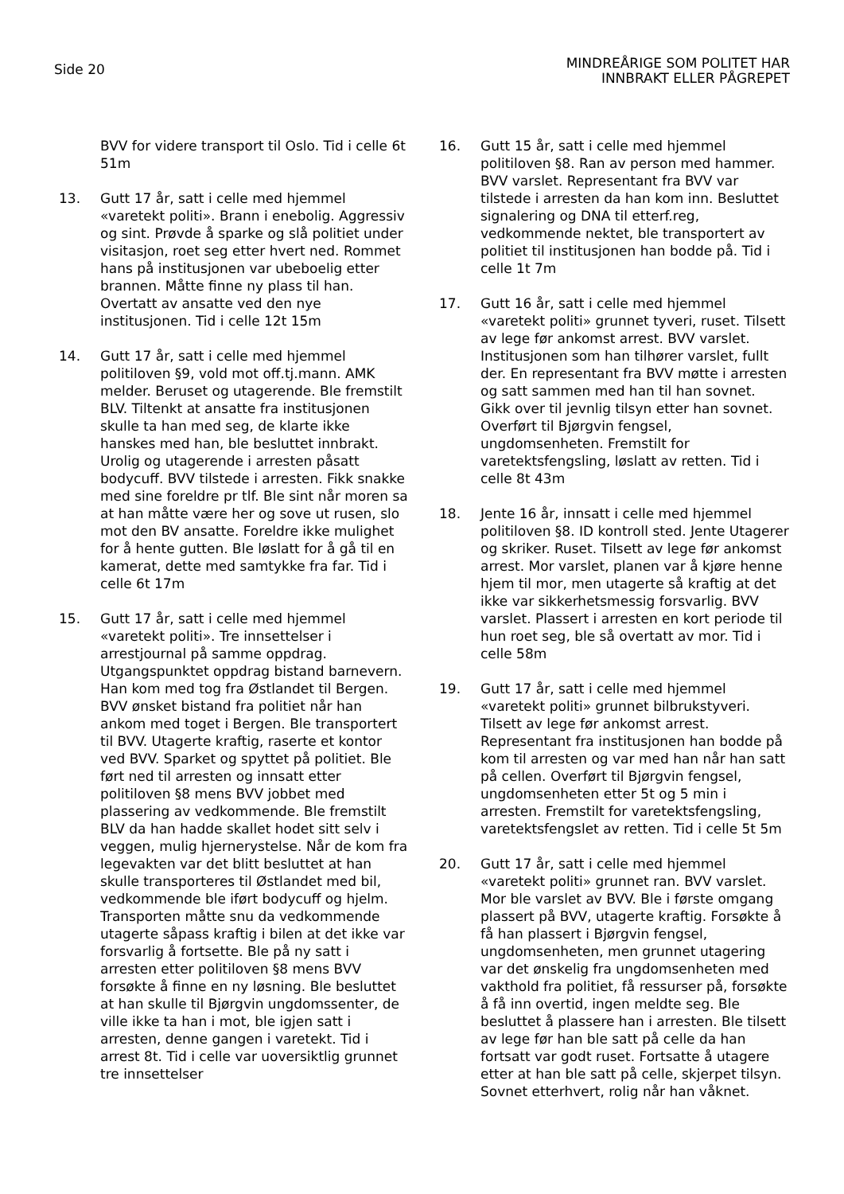Side 20
MINDREÅRIGE SOM POLITET HAR
INNBRAKT ELLER PÅGREPET
BVV for videre transport til Oslo. Tid i celle 6t 51m
13. Gutt 17 år, satt i celle med hjemmel «varetekt politi». Brann i enebolig. Aggressiv og sint. Prøvde å sparke og slå politiet under visitasjon, roet seg etter hvert ned. Rommet hans på institusjonen var ubeboelig etter brannen. Måtte finne ny plass til han. Overtatt av ansatte ved den nye institusjonen. Tid i celle 12t 15m
14. Gutt 17 år, satt i celle med hjemmel politiloven §9, vold mot off.tj.mann. AMK melder. Beruset og utagerende. Ble fremstilt BLV. Tiltenkt at ansatte fra institusjonen skulle ta han med seg, de klarte ikke hanskes med han, ble besluttet innbrakt. Urolig og utagerende i arresten påsatt bodycuff. BVV tilstede i arresten. Fikk snakke med sine foreldre pr tlf. Ble sint når moren sa at han måtte være her og sove ut rusen, slo mot den BV ansatte. Foreldre ikke mulighet for å hente gutten. Ble løslatt for å gå til en kamerat, dette med samtykke fra far. Tid i celle 6t 17m
15. Gutt 17 år, satt i celle med hjemmel «varetekt politi». Tre innsettelser i arrestjournal på samme oppdrag. Utgangspunktet oppdrag bistand barnevern. Han kom med tog fra Østlandet til Bergen. BVV ønsket bistand fra politiet når han ankom med toget i Bergen. Ble transportert til BVV. Utagerte kraftig, raserte et kontor ved BVV. Sparket og spyttet på politiet. Ble ført ned til arresten og innsatt etter politiloven §8 mens BVV jobbet med plassering av vedkommende. Ble fremstilt BLV da han hadde skallet hodet sitt selv i veggen, mulig hjernerystelse. Når de kom fra legevakten var det blitt besluttet at han skulle transporteres til Østlandet med bil, vedkommende ble iført bodycuff og hjelm. Transporten måtte snu da vedkommende utagerte såpass kraftig i bilen at det ikke var forsvarlig å fortsette. Ble på ny satt i arresten etter politiloven §8 mens BVV forsøkte å finne en ny løsning. Ble besluttet at han skulle til Bjørgvin ungdomssenter, de ville ikke ta han i mot, ble igjen satt i arresten, denne gangen i varetekt. Tid i arrest 8t. Tid i celle var uoversiktlig grunnet tre innsettelser
16. Gutt 15 år, satt i celle med hjemmel politiloven §8. Ran av person med hammer. BVV varslet. Representant fra BVV var tilstede i arresten da han kom inn. Besluttet signalering og DNA til etterf.reg, vedkommende nektet, ble transportert av politiet til institusjonen han bodde på. Tid i celle 1t 7m
17. Gutt 16 år, satt i celle med hjemmel «varetekt politi» grunnet tyveri, ruset. Tilsett av lege før ankomst arrest. BVV varslet. Institusjonen som han tilhører varslet, fullt der. En representant fra BVV møtte i arresten og satt sammen med han til han sovnet. Gikk over til jevnlig tilsyn etter han sovnet. Overført til Bjørgvin fengsel, ungdomsenheten. Fremstilt for varetektsfengsling, løslatt av retten. Tid i celle 8t 43m
18. Jente 16 år, innsatt i celle med hjemmel politiloven §8. ID kontroll sted. Jente Utagerer og skriker. Ruset. Tilsett av lege før ankomst arrest. Mor varslet, planen var å kjøre henne hjem til mor, men utagerte så kraftig at det ikke var sikkerhetsmessig forsvarlig. BVV varslet. Plassert i arresten en kort periode til hun roet seg, ble så overtatt av mor. Tid i celle 58m
19. Gutt 17 år, satt i celle med hjemmel «varetekt politi» grunnet bilbrukstyveri. Tilsett av lege før ankomst arrest. Representant fra institusjonen han bodde på kom til arresten og var med han når han satt på cellen. Overført til Bjørgvin fengsel, ungdomsenheten etter 5t og 5 min i arresten. Fremstilt for varetektsfengsling, varetektsfengslet av retten. Tid i celle 5t 5m
20. Gutt 17 år, satt i celle med hjemmel «varetekt politi» grunnet ran. BVV varslet. Mor ble varslet av BVV. Ble i første omgang plassert på BVV, utagerte kraftig. Forsøkte å få han plassert i Bjørgvin fengsel, ungdomsenheten, men grunnet utagering var det ønskelig fra ungdomsenheten med vakthold fra politiet, få ressurser på, forsøkte å få inn overtid, ingen meldte seg. Ble besluttet å plassere han i arresten. Ble tilsett av lege før han ble satt på celle da han fortsatt var godt ruset. Fortsatte å utagere etter at han ble satt på celle, skjerpet tilsyn. Sovnet etterhvert, rolig når han våknet.